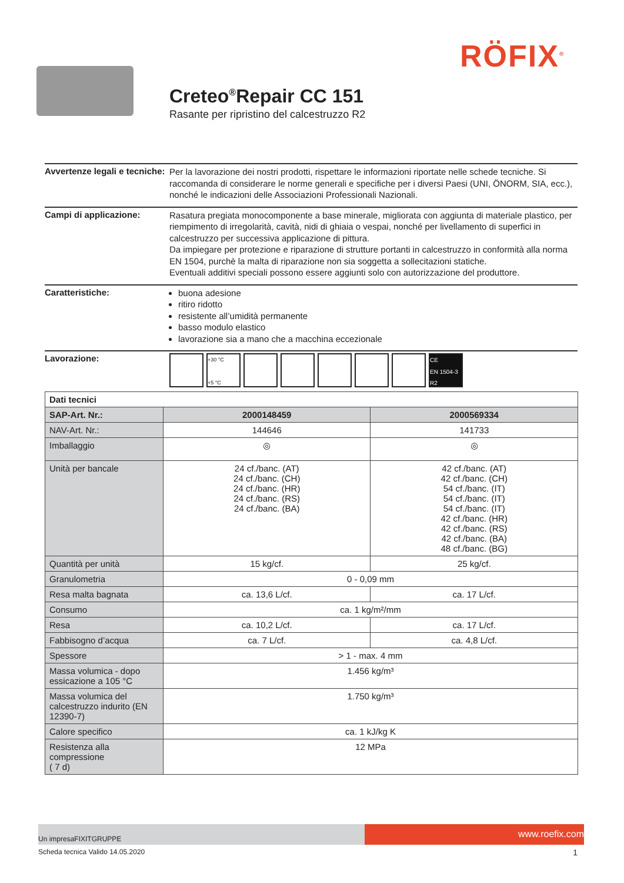RÖFIX<sup>®</sup>
Creteo<sup>®</sup>Repair CC 151
Rasante per ripristino del calcestruzzo R2
Avvertenze legali e tecniche:
Per la lavorazione dei nostri prodotti, rispettare le informazioni riportate nelle schede tecniche. Si raccomanda di considerare le norme generali e specifiche per i diversi Paesi (UNI, ÖNORM, SIA, ecc.), nonché le indicazioni delle Associazioni Professionali Nazionali.
Campi di applicazione:
Rasatura pregiata monocomponente a base minerale, migliorata con aggiunta di materiale plastico, per riempimento di irregolarità, cavità, nidi di ghiaia o vespai, nonché per livellamento di superfici in calcestruzzo per successiva applicazione di pittura.
Da impiegare per protezione e riparazione di strutture portanti in calcestruzzo in conformità alla norma EN 1504, purchè la malta di riparazione non sia soggetta a sollecitazioni statiche.
Eventuali additivi speciali possono essere aggiunti solo con autorizzazione del produttore.
Caratteristiche:
buona adesione
ritiro ridotto
resistente all’umidità permanente
basso modulo elastico
lavorazione sia a mano che a macchina eccezionale
Lavorazione:
+30 °C
+5 °C
CE
EN 1504-3
R2
| Dati tecnici | | |
| --- | --- | --- |
| SAP-Art. Nr.: | 2000148459 | 2000569334 |
| NAV-Art. Nr.: | 144646 | 141733 |
| Imballaggio | ◎ | ◎ |
| Unità per bancale | 24 cf./banc. (AT) 24 cf./banc. (CH) 24 cf./banc. (HR) 24 cf./banc. (RS) 24 cf./banc. (BA) | 42 cf./banc. (AT) 42 cf./banc. (CH) 54 cf./banc. (IT) 54 cf./banc. (IT) 54 cf./banc. (IT) 42 cf./banc. (HR) 42 cf./banc. (RS) 42 cf./banc. (BA) 48 cf./banc. (BG) |
| Quantità per unità | 15 kg/cf. | 25 kg/cf. |
| Granulometria | 0 - 0,09 mm | |
| Resa malta bagnata | ca. 13,6 L/cf. | ca. 17 L/cf. |
| Consumo | ca. 1 kg/m²/mm | |
| Resa | ca. 10,2 L/cf. | ca. 17 L/cf. |
| Fabbisogno d’acqua | ca. 7 L/cf. | ca. 4,8 L/cf. |
| Spessore | > 1 - max. 4 mm | |
| Massa volumica - dopo essicazione a 105 °C | 1.456 kg/m³ | |
| Massa volumica del calcestruzzo indurito (EN 12390-7) | 1.750 kg/m³ | |
| Calore specifico | ca. 1 kJ/kg K | |
| Resistenza alla compressione ( 7 d) | 12 MPa | |
Un impresaFIXITGRUPPE
www.roefix.com
Scheda tecnica Valido 14.05.2020 1